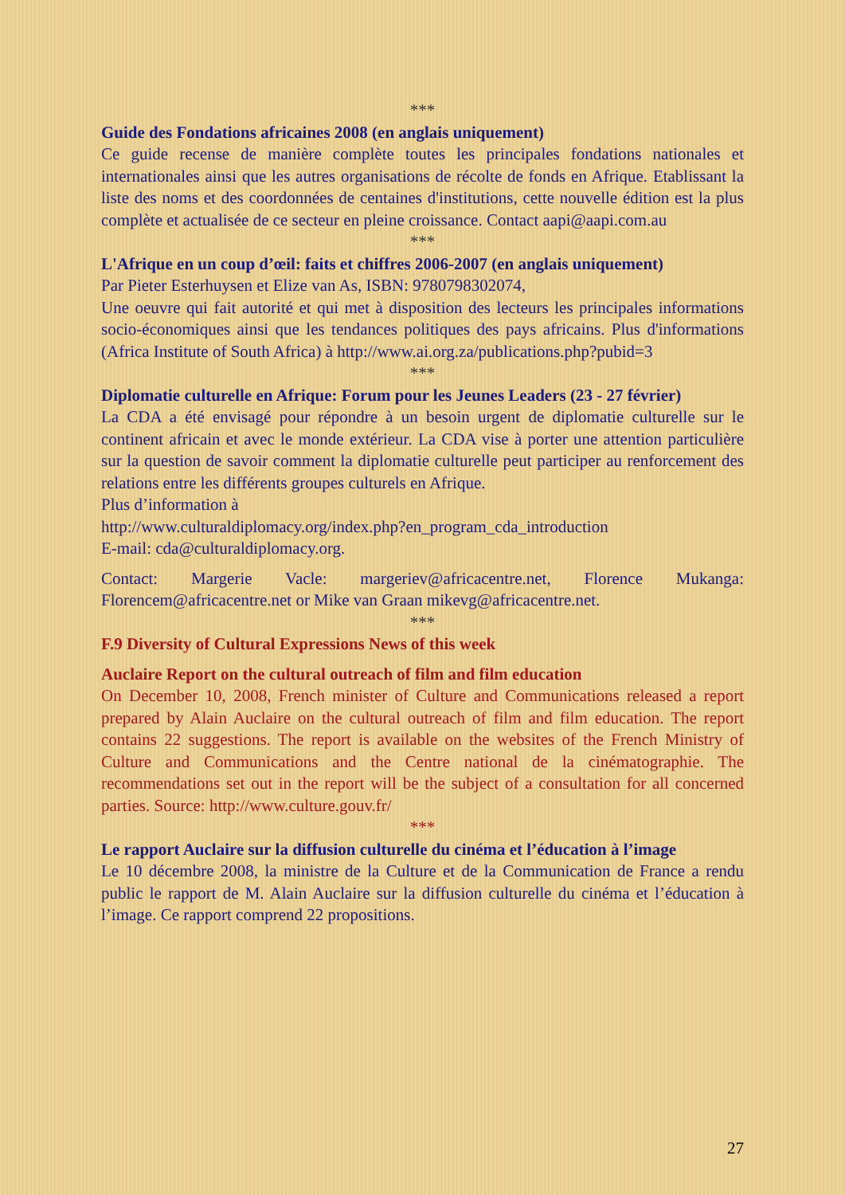***
Guide des Fondations africaines 2008 (en anglais uniquement)
Ce guide recense de manière complète toutes les principales fondations nationales et internationales ainsi que les autres organisations de récolte de fonds en Afrique. Etablissant la liste des noms et des coordonnées de centaines d'institutions, cette nouvelle édition est la plus complète et actualisée de ce secteur en pleine croissance. Contact aapi@aapi.com.au
***
L'Afrique en un coup d’œil: faits et chiffres 2006-2007 (en anglais uniquement)
Par Pieter Esterhuysen et Elize van As, ISBN: 9780798302074,
Une oeuvre qui fait autorité et qui met à disposition des lecteurs les principales informations socio-économiques ainsi que les tendances politiques des pays africains. Plus d'informations (Africa Institute of South Africa) à http://www.ai.org.za/publications.php?pubid=3
***
Diplomatie culturelle en Afrique: Forum pour les Jeunes Leaders (23 - 27 février)
La CDA a été envisagé pour répondre à un besoin urgent de diplomatie culturelle sur le continent africain et avec le monde extérieur. La CDA vise à porter une attention particulière sur la question de savoir comment la diplomatie culturelle peut participer au renforcement des relations entre les différents groupes culturels en Afrique.
Plus d’information à
http://www.culturaldiplomacy.org/index.php?en_program_cda_introduction
E-mail: cda@culturaldiplomacy.org.
Contact: Margerie Vacle: margeriev@africacentre.net, Florence Mukanga: Florencem@africacentre.net or Mike van Graan mikevg@africacentre.net.
***
F.9 Diversity of Cultural Expressions News of this week
Auclaire Report on the cultural outreach of film and film education
On December 10, 2008, French minister of Culture and Communications released a report prepared by Alain Auclaire on the cultural outreach of film and film education. The report contains 22 suggestions. The report is available on the websites of the French Ministry of Culture and Communications and the Centre national de la cinématographie. The recommendations set out in the report will be the subject of a consultation for all concerned parties. Source: http://www.culture.gouv.fr/
***
Le rapport Auclaire sur la diffusion culturelle du cinéma et l’éducation à l’image
Le 10 décembre 2008, la ministre de la Culture et de la Communication de France a rendu public le rapport de M. Alain Auclaire sur la diffusion culturelle du cinéma et l’éducation à l’image. Ce rapport comprend 22 propositions.
27